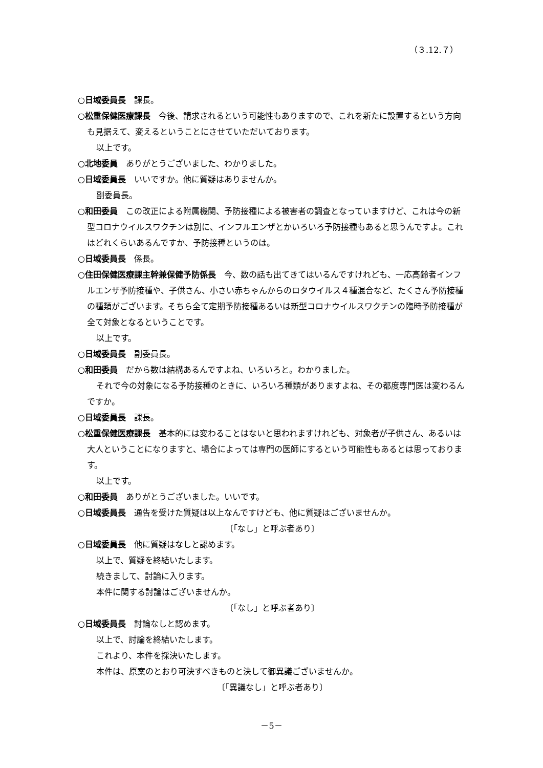（３.12.７）
○日域委員長　課長。
○松重保健医療課長　今後、請求されるという可能性もありますので、これを新たに設置するという方向も見据えて、変えるということにさせていただいております。
以上です。
○北地委員　ありがとうございました、わかりました。
○日域委員長　いいですか。他に質疑はありませんか。
副委員長。
○和田委員　この改正による附属機関、予防接種による被害者の調査となっていますけど、これは今の新型コロナウイルスワクチンは別に、インフルエンザとかいろいろ予防接種もあると思うんですよ。これはどれくらいあるんですか、予防接種というのは。
○日域委員長　係長。
○住田保健医療課主幹兼保健予防係長　今、数の話も出てきてはいるんですけれども、一応高齢者インフルエンザ予防接種や、子供さん、小さい赤ちゃんからのロタウイルス４種混合など、たくさん予防接種の種類がございます。そちら全て定期予防接種あるいは新型コロナウイルスワクチンの臨時予防接種が全て対象となるということです。
以上です。
○日域委員長　副委員長。
○和田委員　だから数は結構あるんですよね、いろいろと。わかりました。
それで今の対象になる予防接種のときに、いろいろ種類がありますよね、その都度専門医は変わるんですか。
○日域委員長　課長。
○松重保健医療課長　基本的には変わることはないと思われますけれども、対象者が子供さん、あるいは大人ということになりますと、場合によっては専門の医師にするという可能性もあるとは思っております。
以上です。
○和田委員　ありがとうございました。いいです。
○日域委員長　通告を受けた質疑は以上なんですけども、他に質疑はございませんか。
〔「なし」と呼ぶ者あり〕
○日域委員長　他に質疑はなしと認めます。
以上で、質疑を終結いたします。
続きまして、討論に入ります。
本件に関する討論はございませんか。
〔「なし」と呼ぶ者あり〕
○日域委員長　討論なしと認めます。
以上で、討論を終結いたします。
これより、本件を採決いたします。
本件は、原案のとおり可決すべきものと決して御異議ございませんか。
〔「異議なし」と呼ぶ者あり〕
－5－